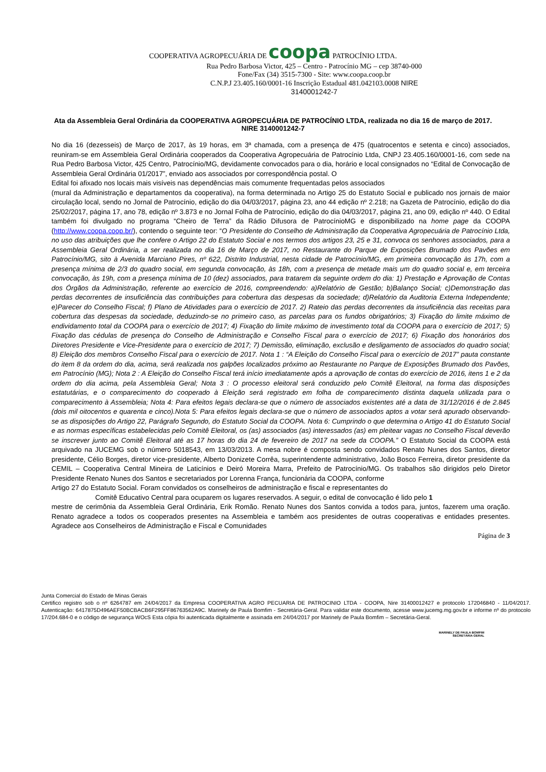COOPERATIVA AGROPECUÁRIA DE coopa PATROCÍNIO LTDA.
Rua Pedro Barbosa Victor, 425 – Centro - Patrocínio MG – cep 38740-000
Fone/Fax (34) 3515-7300 - Site: www.coopa.coop.br
C.N.P.J 23.405.160/0001-16 Inscrição Estadual 481.042103.0008 NIRE
3140001242-7
Ata da Assembleia Geral Ordinária da COOPERATIVA AGROPECUÁRIA DE PATROCÍNIO LTDA, realizada no dia 16 de março de 2017.
NIRE 3140001242-7
No dia 16 (dezesseis) de Março de 2017, às 19 horas, em 3ª chamada, com a presença de 475 (quatrocentos e setenta e cinco) associados, reuniram-se em Assembleia Geral Ordinária cooperados da Cooperativa Agropecuária de Patrocínio Ltda, CNPJ 23.405.160/0001-16, com sede na Rua Pedro Barbosa Victor, 425 Centro, Patrocínio/MG, devidamente convocados para o dia, horário e local consignados no “Edital de Convocação de Assembleia Geral Ordinária 01/2017”, enviado aos associados por correspondência postal. O
Edital foi afixado nos locais mais visíveis nas dependências mais comumente frequentadas pelos associados
(mural da Administração e departamentos da cooperativa), na forma determinada no Artigo 25 do Estatuto Social e publicado nos jornais de maior circulação local, sendo no Jornal de Patrocínio, edição do dia 04/03/2017, página 23, ano 44 edição nº 2.218; na Gazeta de Patrocínio, edição do dia 25/02/2017, página 17, ano 78, edição nº 3.873 e no Jornal Folha de Patrocínio, edição do dia 04/03/2017, página 21, ano 09, edição nº 440. O Edital também foi divulgado no programa “Cheiro de Terra” da Rádio Difusora de PatrocínioMG e disponibilizado na home page da COOPA (http://www.coopa.coop.br/), contendo o seguinte teor: “O Presidente do Conselho de Administração da Cooperativa Agropecuária de Patrocínio Ltda, no uso das atribuições que lhe confere o Artigo 22 do Estatuto Social e nos termos dos artigos 23, 25 e 31, convoca os senhores associados, para a Assembleia Geral Ordinária, a ser realizada no dia 16 de Março de 2017, no Restaurante do Parque de Exposições Brumado dos Pavões em Patrocínio/MG, sito à Avenida Marciano Pires, nº 622, Distrito Industrial, nesta cidade de Patrocínio/MG, em primeira convocação às 17h, com a presença mínima de 2/3 do quadro social, em segunda convocação, às 18h, com a presença de metade mais um do quadro social e, em terceira convocação, às 19h, com a presença mínima de 10 (dez) associados, para tratarem da seguinte ordem do dia: 1) Prestação e Aprovação de Contas dos Órgãos da Administração, referente ao exercício de 2016, compreendendo: a)Relatório de Gestão; b)Balanço Social; c)Demonstração das perdas decorrentes de insuficiência das contribuições para cobertura das despesas da sociedade; d)Relatório da Auditoria Externa Independente; e)Parecer do Conselho Fiscal; f) Plano de Atividades para o exercício de 2017. 2) Rateio das perdas decorrentes da insuficiência das receitas para cobertura das despesas da sociedade, deduzindo-se no primeiro caso, as parcelas para os fundos obrigatórios; 3) Fixação do limite máximo de endividamento total da COOPA para o exercício de 2017; 4) Fixação do limite máximo de investimento total da COOPA para o exercício de 2017; 5) Fixação das cédulas de presença do Conselho de Administração e Conselho Fiscal para o exercício de 2017; 6) Fixação dos honorários dos Diretores Presidente e Vice-Presidente para o exercício de 2017; 7) Demissão, eliminação, exclusão e desligamento de associados do quadro social; 8) Eleição dos membros Conselho Fiscal para o exercício de 2017. Nota 1 : “A Eleição do Conselho Fiscal para o exercício de 2017” pauta constante do item 8 da ordem do dia, acima, será realizada nos galpões localizados próximo ao Restaurante no Parque de Exposições Brumado dos Pavões, em Patrocínio (MG); Nota 2 : A Eleição do Conselho Fiscal terá início imediatamente após a aprovação de contas do exercício de 2016, itens 1 e 2 da ordem do dia acima, pela Assembleia Geral; Nota 3 : O processo eleitoral será conduzido pelo Comitê Eleitoral, na forma das disposições estatutárias, e o comparecimento do cooperado à Eleição será registrado em folha de comparecimento distinta daquela utilizada para o comparecimento à Assembleia; Nota 4: Para efeitos legais declara-se que o número de associados existentes até a data de 31/12/2016 é de 2.845 (dois mil oitocentos e quarenta e cinco).Nota 5: Para efeitos legais declara-se que o número de associados aptos a votar será apurado observando-se as disposições do Artigo 22, Parágrafo Segundo, do Estatuto Social da COOPA. Nota 6: Cumprindo o que determina o Artigo 41 do Estatuto Social e as normas específicas estabelecidas pelo Comitê Eleitoral, os (as) associados (as) interessados (as) em pleitear vagas no Conselho Fiscal deverão se inscrever junto ao Comitê Eleitoral até as 17 horas do dia 24 de fevereiro de 2017 na sede da COOPA.” O Estatuto Social da COOPA está arquivado na JUCEMG sob o número 5018543, em 13/03/2013. A mesa nobre é composta sendo convidados Renato Nunes dos Santos, diretor presidente, Célio Borges, diretor vice-presidente, Alberto Donizete Corrêa, superintendente administrativo, João Bosco Ferreira, diretor presidente da CEMIL – Cooperativa Central Mineira de Laticínios e Deiró Moreira Marra, Prefeito de Patrocínio/MG. Os trabalhos são dirigidos pelo Diretor Presidente Renato Nunes dos Santos e secretariados por Lorenna França, funcionária da COOPA, conforme
Artigo 27 do Estatuto Social. Foram convidados os conselheiros de administração e fiscal e representantes do
Comitê Educativo Central para ocuparem os lugares reservados. A seguir, o edital de convocação é lido pelo 1
mestre de cerimônia da Assembleia Geral Ordinária, Erik Romão. Renato Nunes dos Santos convida a todos para, juntos, fazerem uma oração. Renato agradece a todos os cooperados presentes na Assembleia e também aos presidentes de outras cooperativas e entidades presentes. Agradece aos Conselheiros de Administração e Fiscal e Comunidades
Página de 3
Junta Comercial do Estado de Minas Gerais
Certifico registro sob o nº 6264787 em 24/04/2017 da Empresa COOPERATIVA AGRO PECUARIA DE PATROCINIO LTDA - COOPA, Nire 31400012427 e protocolo 172046840 - 11/04/2017. Autenticação: 6417875D496AEF50BCBACB6F295FF86763562A9C. Marinely de Paula Bomfim - Secretária-Geral. Para validar este documento, acesse www.jucemg.mg.gov.br e informe nº do protocolo 17/204.684-0 e o código de segurança WOcS Esta cópia foi autenticada digitalmente e assinada em 24/04/2017 por Marinely de Paula Bomfim – Secretária-Geral.
MARINELY DE PAULA BOMFIM
SECRETÁRIA GERAL